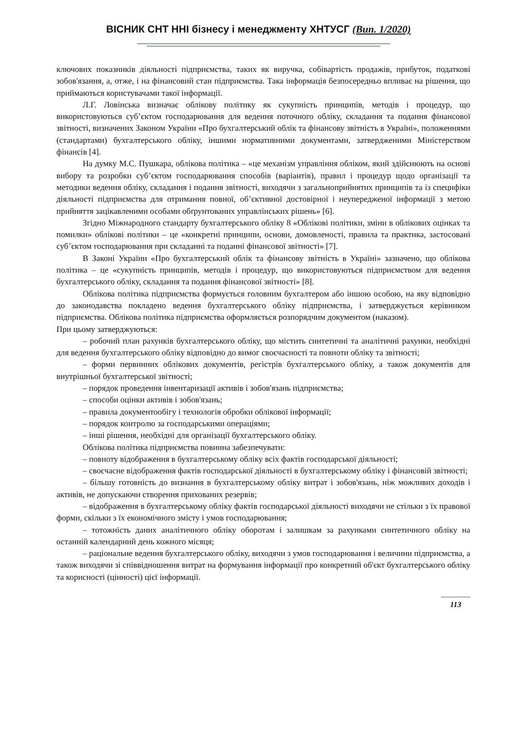ВІСНИК СНТ ННІ бізнесу і менеджменту ХНТУСГ (Вип. 1/2020)
ключових показників діяльності підприємства, таких як виручка, собівартість продажів, прибуток, податкові зобов'язання, а, отже, і на фінансовий стан підприємства. Така інформація безпосередньо впливає на рішення, що приймаються користувачами такої інформації.
Л.Г. Ловінська визначає облікову політику як сукупність принципів, методів і процедур, що використовуються суб’єктом господарювання для ведення поточного обліку, складання та подання фінансової звітності, визначених Законом України «Про бухгалтерський облік та фінансову звітність в Україні», положеннями (стандартами) бухгалтерського обліку, іншими нормативними документами, затвердженими Міністерством фінансів [4].
На думку М.С. Пушкара, облікова політика – «це механізм управління обліком, який здійснюють на основі вибору та розробки суб’єктом господарювання способів (варіантів), правил і процедур щодо організації та методики ведення обліку, складання і подання звітності, виходячи з загальноприйнятих принципів та із специфіки діяльності підприємства для отримання повної, об’єктивної достовірної і неупередженої інформації з метою прийняття зацікавленими особами обґрунтованих управлінських рішень» [6].
Згідно Міжнародного стандарту бухгалтерського обліку 8 «Облікові політики, зміни в облікових оцінках та помилки» облікові політики – це «конкретні принципи, основи, домовленості, правила та практика, застосовані суб’єктом господарювання при складанні та поданні фінансової звітності» [7].
В Законі України «Про бухгалтерський облік та фінансову звітність в Україні» зазначено, що облікова політика – це «сукупність принципів, методів і процедур, що використовуються підприємством для ведення бухгалтерського обліку, складання та подання фінансової звітності» [8].
Облікова політика підприємства формується головним бухгалтером або іншою особою, на яку відповідно до законодавства покладено ведення бухгалтерського обліку підприємства, і затверджується керівником підприємства. Облікова політика підприємства оформляється розпорядчим документом (наказом).
При цьому затверджуються:
– робочий план рахунків бухгалтерського обліку, що містить синтетичні та аналітичні рахунки, необхідні для ведення бухгалтерського обліку відповідно до вимог своєчасності та повноти обліку та звітності;
– форми первинних облікових документів, регістрів бухгалтерського обліку, а також документів для внутрішньої бухгалтерської звітності;
– порядок проведення інвентаризації активів і зобов'язань підприємства;
– способи оцінки активів і зобов'язань;
– правила документообігу і технологія обробки облікової інформації;
– порядок контролю за господарськими операціями;
– інші рішення, необхідні для організації бухгалтерського обліку.
Облікова політика підприємства повинна забезпечувати:
– повноту відображення в бухгалтерському обліку всіх фактів господарської діяльності;
– своєчасне відображення фактів господарської діяльності в бухгалтерському обліку і фінансовій звітності;
– більшу готовність до визнання в бухгалтерському обліку витрат і зобов'язань, ніж можливих доходів і активів, не допускаючи створення прихованих резервів;
– відображення в бухгалтерському обліку фактів господарської діяльності виходячи не стільки з їх правової форми, скільки з їх економічного змісту і умов господарювання;
– тотожність даних аналітичного обліку оборотам і залишкам за рахунками синтетичного обліку на останній календарний день кожного місяця;
– раціональне ведення бухгалтерського обліку, виходячи з умов господарювання і величини підприємства, а також виходячи зі співвідношення витрат на формування інформації про конкретний об'єкт бухгалтерського обліку та корисності (цінності) цієї інформації.
113